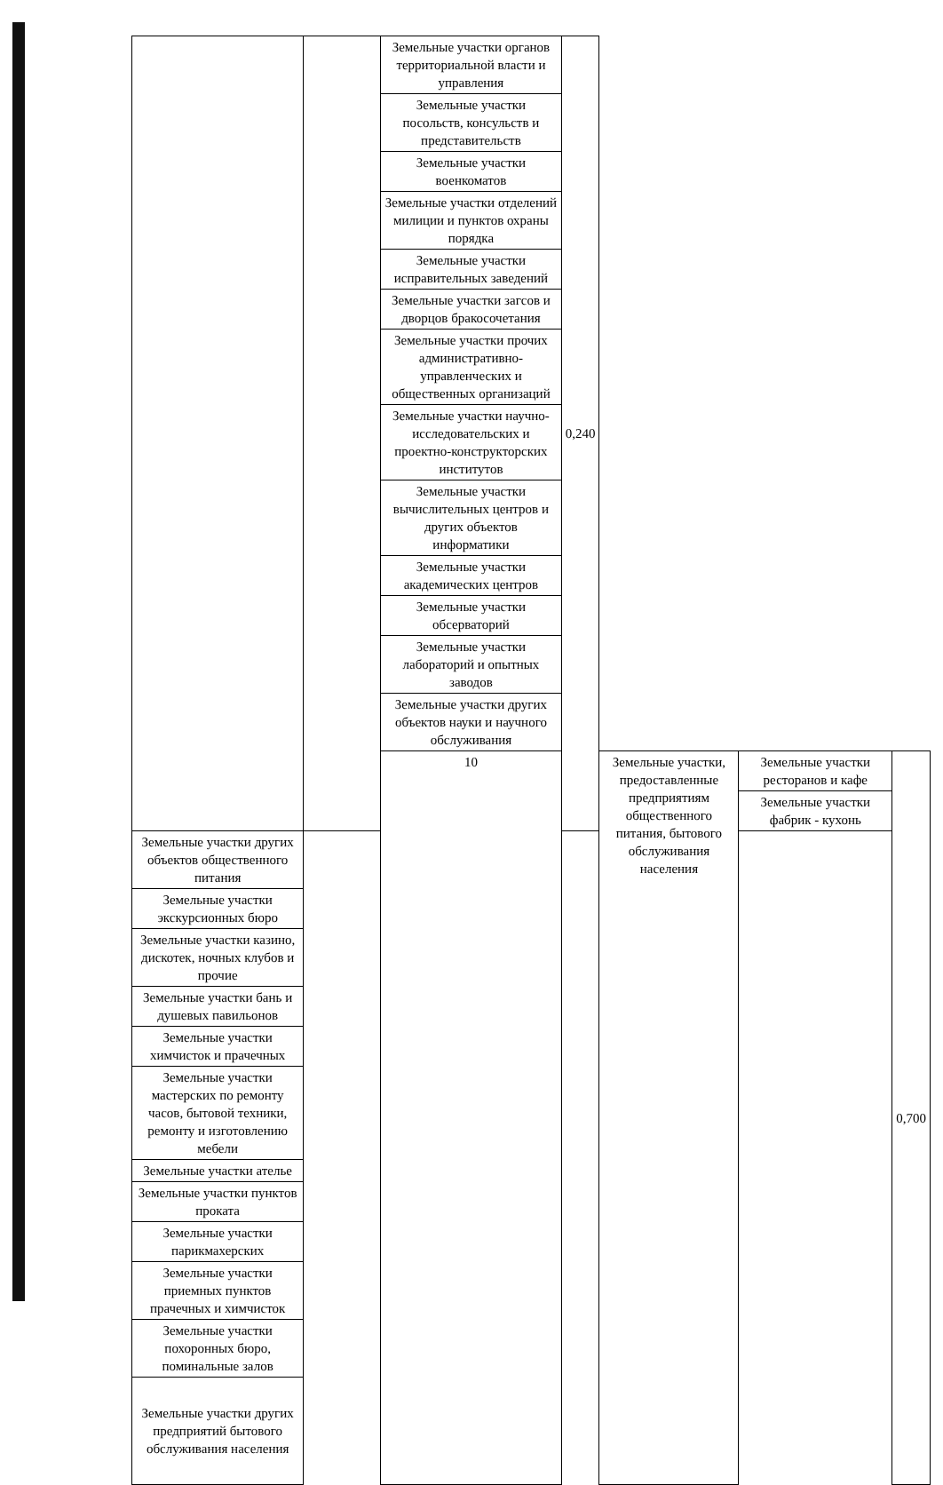| | | Земельные участки органов территориальной власти и управления | 0,240 | | | |
| | | Земельные участки посольств, консульств и представительств | | | | |
| | | Земельные участки военкоматов | | | | |
| | | Земельные участки отделений милиции и пунктов охраны порядка | | | | |
| | | Земельные участки исправительных заведений | | | | |
| | | Земельные участки загсов и дворцов бракосочетания | | | | |
| | | Земельные участки прочих административно-управленческих и общественных организаций | | | | |
| | | Земельные участки научно-исследовательских и проектно-конструкторских институтов | | | | |
| | | Земельные участки вычислительных центров и других объектов информатики | | | | |
| | | Земельные участки академических центров | | | | |
| | | Земельные участки обсерваторий | | | | |
| | | Земельные участки лабораторий и опытных заводов | | | | |
| | | Земельные участки других объектов науки и научного обслуживания | | | | |
| | | 10 | | Земельные участки, предоставленные предприятиям общественного питания, бытового обслуживания населения | Земельные участки ресторанов и кафе | 0,700 |
| | | | | | Земельные участки фабрик - кухонь | |
| Земельные участки других объектов общественного питания | | | | | | |
| Земельные участки экскурсионных бюро | | | | | | |
| Земельные участки казино, дискотек, ночных клубов и прочие | | | | | | |
| Земельные участки бань и душевых павильонов | | | | | | |
| Земельные участки химчисток и прачечных | | | | | | |
| Земельные участки мастерских по ремонту часов, бытовой техники, ремонту и изготовлению мебели | | | | | | |
| Земельные участки ателье | | | | | | |
| Земельные участки пунктов проката | | | | | | |
| Земельные участки парикмахерских | | | | | | |
| Земельные участки приемных пунктов прачечных и химчисток | | | | | | |
| Земельные участки похоронных бюро, поминальные залов | | | | | | |
| Земельные участки других предприятий бытового обслуживания населения | | | | | | |